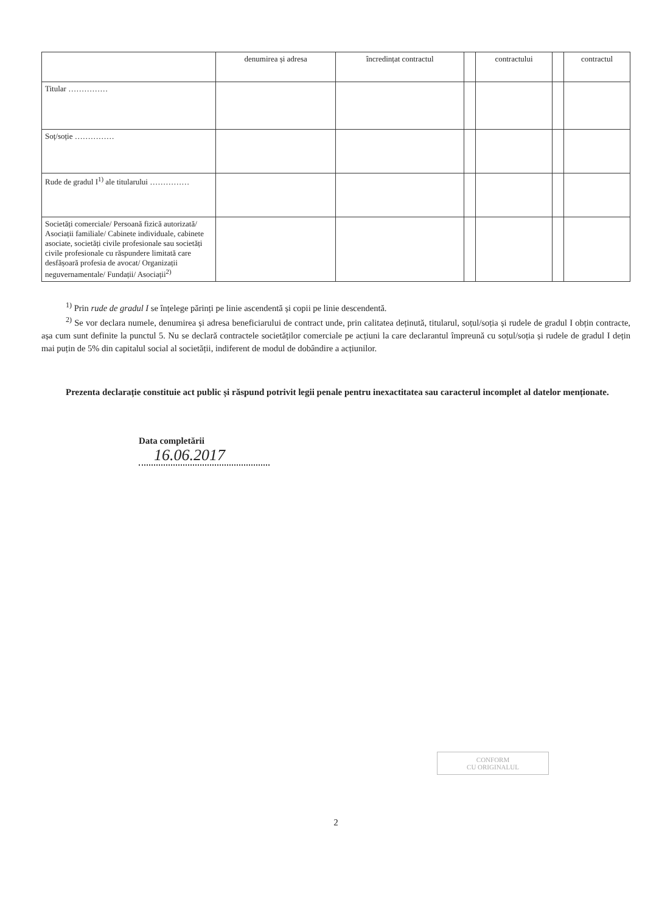| | denumirea și adresa | încredințat contractul | | contractului | | contractul |
| --- | --- | --- | --- | --- | --- | --- |
| Titular …………… | | | | | | |
| Soț/soție …………… | | | | | | |
| Rude de gradul I<sup>1)</sup> ale titularului …………… | | | | | | |
| Societăți comerciale/ Persoană fizică autorizată/ Asociații familiale/ Cabinete individuale, cabinete asociate, societăți civile profesionale sau societăți civile profesionale cu răspundere limitată care desfășoară profesia de avocat/ Organizații neguvernamentale/ Fundații/ Asociații<sup>2)</sup> | | | | | | |
<sup>1)</sup> Prin rude de gradul I se înțelege părinți pe linie ascendentă și copii pe linie descendentă.
<sup>2)</sup> Se vor declara numele, denumirea și adresa beneficiarului de contract unde, prin calitatea deținută, titularul, soțul/soția și rudele de gradul I obțin contracte, așa cum sunt definite la punctul 5. Nu se declară contractele societăților comerciale pe acțiuni la care declarantul împreună cu soțul/soția și rudele de gradul I dețin mai puțin de 5% din capitalul social al societății, indiferent de modul de dobândire a acțiunilor.
Prezenta declarație constituie act public și răspund potrivit legii penale pentru inexactitatea sau caracterul incomplet al datelor menționate.
Data completării
16.06.2017
CONFORM
CU ORIGINALUL
2